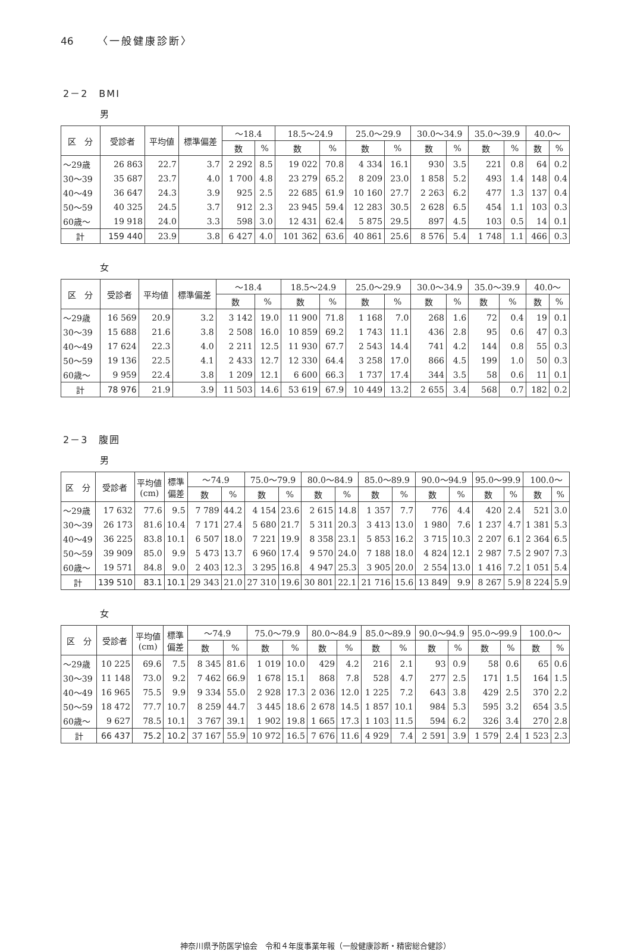46 〈一般健康診断〉
2－2　BMI
男
| 区 分 | 受診者 | 平均値 | 標準偏差 | ～18.4 | | 18.5～24.9 | | 25.0～29.9 | | 30.0～34.9 | | 35.0～39.9 | | 40.0～ | |
| --- | --- | --- | --- | --- | --- | --- | --- | --- | --- | --- | --- | --- | --- | --- | --- |
| | | | | 数 | % | 数 | % | 数 | % | 数 | % | 数 | % | 数 | % |
| ～29歳 | 26 863 | 22.7 | 3.7 | 2 292 | 8.5 | 19 022 | 70.8 | 4 334 | 16.1 | 930 | 3.5 | 221 | 0.8 | 64 | 0.2 |
| 30～39 | 35 687 | 23.7 | 4.0 | 1 700 | 4.8 | 23 279 | 65.2 | 8 209 | 23.0 | 1 858 | 5.2 | 493 | 1.4 | 148 | 0.4 |
| 40～49 | 36 647 | 24.3 | 3.9 | 925 | 2.5 | 22 685 | 61.9 | 10 160 | 27.7 | 2 263 | 6.2 | 477 | 1.3 | 137 | 0.4 |
| 50～59 | 40 325 | 24.5 | 3.7 | 912 | 2.3 | 23 945 | 59.4 | 12 283 | 30.5 | 2 628 | 6.5 | 454 | 1.1 | 103 | 0.3 |
| 60歳～ | 19 918 | 24.0 | 3.3 | 598 | 3.0 | 12 431 | 62.4 | 5 875 | 29.5 | 897 | 4.5 | 103 | 0.5 | 14 | 0.1 |
| 計 | 159 440 | 23.9 | 3.8 | 6 427 | 4.0 | 101 362 | 63.6 | 40 861 | 25.6 | 8 576 | 5.4 | 1 748 | 1.1 | 466 | 0.3 |
女
| 区 分 | 受診者 | 平均値 | 標準偏差 | ～18.4 | | 18.5～24.9 | | 25.0～29.9 | | 30.0～34.9 | | 35.0～39.9 | | 40.0～ | |
| --- | --- | --- | --- | --- | --- | --- | --- | --- | --- | --- | --- | --- | --- | --- | --- |
| | | | | 数 | % | 数 | % | 数 | % | 数 | % | 数 | % | 数 | % |
| ～29歳 | 16 569 | 20.9 | 3.2 | 3 142 | 19.0 | 11 900 | 71.8 | 1 168 | 7.0 | 268 | 1.6 | 72 | 0.4 | 19 | 0.1 |
| 30～39 | 15 688 | 21.6 | 3.8 | 2 508 | 16.0 | 10 859 | 69.2 | 1 743 | 11.1 | 436 | 2.8 | 95 | 0.6 | 47 | 0.3 |
| 40～49 | 17 624 | 22.3 | 4.0 | 2 211 | 12.5 | 11 930 | 67.7 | 2 543 | 14.4 | 741 | 4.2 | 144 | 0.8 | 55 | 0.3 |
| 50～59 | 19 136 | 22.5 | 4.1 | 2 433 | 12.7 | 12 330 | 64.4 | 3 258 | 17.0 | 866 | 4.5 | 199 | 1.0 | 50 | 0.3 |
| 60歳～ | 9 959 | 22.4 | 3.8 | 1 209 | 12.1 | 6 600 | 66.3 | 1 737 | 17.4 | 344 | 3.5 | 58 | 0.6 | 11 | 0.1 |
| 計 | 78 976 | 21.9 | 3.9 | 11 503 | 14.6 | 53 619 | 67.9 | 10 449 | 13.2 | 2 655 | 3.4 | 568 | 0.7 | 182 | 0.2 |
2－3　腹囲
男
| 区 分 | 受診者 | 平均値 (cm) | 標準 偏差 | ～74.9 | | 75.0～79.9 | | 80.0～84.9 | | 85.0～89.9 | | 90.0～94.9 | | 95.0～99.9 | | 100.0～ | |
| --- | --- | --- | --- | --- | --- | --- | --- | --- | --- | --- | --- | --- | --- | --- | --- | --- | --- |
| | | | | 数 | % | 数 | % | 数 | % | 数 | % | 数 | % | 数 | % | 数 | % |
| ～29歳 | 17 632 | 77.6 | 9.5 | 7 789 | 44.2 | 4 154 | 23.6 | 2 615 | 14.8 | 1 357 | 7.7 | 776 | 4.4 | 420 | 2.4 | 521 | 3.0 |
| 30～39 | 26 173 | 81.6 | 10.4 | 7 171 | 27.4 | 5 680 | 21.7 | 5 311 | 20.3 | 3 413 | 13.0 | 1 980 | 7.6 | 1 237 | 4.7 | 1 381 | 5.3 |
| 40～49 | 36 225 | 83.8 | 10.1 | 6 507 | 18.0 | 7 221 | 19.9 | 8 358 | 23.1 | 5 853 | 16.2 | 3 715 | 10.3 | 2 207 | 6.1 | 2 364 | 6.5 |
| 50～59 | 39 909 | 85.0 | 9.9 | 5 473 | 13.7 | 6 960 | 17.4 | 9 570 | 24.0 | 7 188 | 18.0 | 4 824 | 12.1 | 2 987 | 7.5 | 2 907 | 7.3 |
| 60歳～ | 19 571 | 84.8 | 9.0 | 2 403 | 12.3 | 3 295 | 16.8 | 4 947 | 25.3 | 3 905 | 20.0 | 2 554 | 13.0 | 1 416 | 7.2 | 1 051 | 5.4 |
| 計 | 139 510 | 83.1 | 10.1 | 29 343 | 21.0 | 27 310 | 19.6 | 30 801 | 22.1 | 21 716 | 15.6 | 13 849 | 9.9 | 8 267 | 5.9 | 8 224 | 5.9 |
女
| 区 分 | 受診者 | 平均値 (cm) | 標準 偏差 | ～74.9 | | 75.0～79.9 | | 80.0～84.9 | | 85.0～89.9 | | 90.0～94.9 | | 95.0～99.9 | | 100.0～ | |
| --- | --- | --- | --- | --- | --- | --- | --- | --- | --- | --- | --- | --- | --- | --- | --- | --- | --- |
| | | | | 数 | % | 数 | % | 数 | % | 数 | % | 数 | % | 数 | % | 数 | % |
| ～29歳 | 10 225 | 69.6 | 7.5 | 8 345 | 81.6 | 1 019 | 10.0 | 429 | 4.2 | 216 | 2.1 | 93 | 0.9 | 58 | 0.6 | 65 | 0.6 |
| 30～39 | 11 148 | 73.0 | 9.2 | 7 462 | 66.9 | 1 678 | 15.1 | 868 | 7.8 | 528 | 4.7 | 277 | 2.5 | 171 | 1.5 | 164 | 1.5 |
| 40～49 | 16 965 | 75.5 | 9.9 | 9 334 | 55.0 | 2 928 | 17.3 | 2 036 | 12.0 | 1 225 | 7.2 | 643 | 3.8 | 429 | 2.5 | 370 | 2.2 |
| 50～59 | 18 472 | 77.7 | 10.7 | 8 259 | 44.7 | 3 445 | 18.6 | 2 678 | 14.5 | 1 857 | 10.1 | 984 | 5.3 | 595 | 3.2 | 654 | 3.5 |
| 60歳～ | 9 627 | 78.5 | 10.1 | 3 767 | 39.1 | 1 902 | 19.8 | 1 665 | 17.3 | 1 103 | 11.5 | 594 | 6.2 | 326 | 3.4 | 270 | 2.8 |
| 計 | 66 437 | 75.2 | 10.2 | 37 167 | 55.9 | 10 972 | 16.5 | 7 676 | 11.6 | 4 929 | 7.4 | 2 591 | 3.9 | 1 579 | 2.4 | 1 523 | 2.3 |
神奈川県予防医学協会　令和４年度事業年報（一般健康診断・精密総合健診）